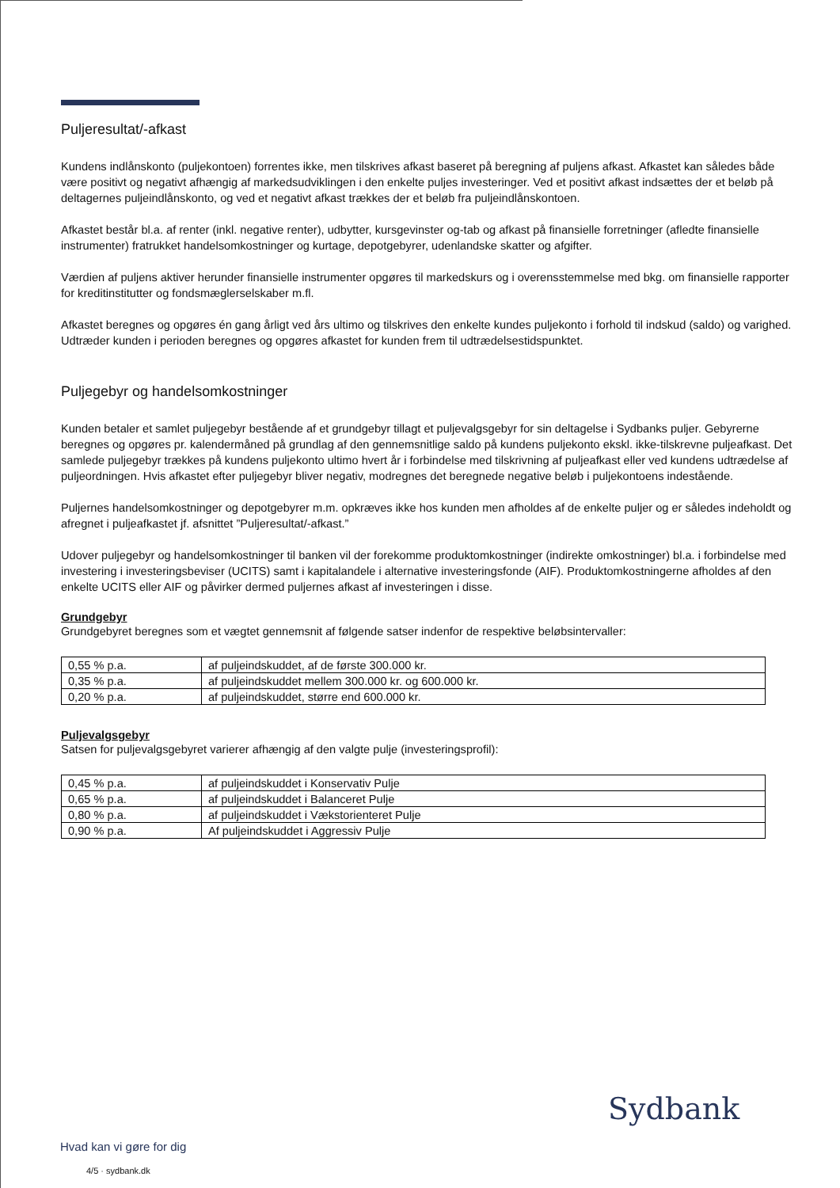Puljeresultat/-afkast
Kundens indlånskonto (puljekontoen) forrentes ikke, men tilskrives afkast baseret på beregning af puljens afkast. Afkastet kan således både være positivt og negativt afhængig af markedsudviklingen i den enkelte puljes investeringer. Ved et positivt afkast indsættes der et beløb på deltagernes puljeindlånskonto, og ved et negativt afkast trækkes der et beløb fra puljeindlånskontoen.
Afkastet består bl.a. af renter (inkl. negative renter), udbytter, kursgevinster og-tab og afkast på finansielle forretninger (afledte finansielle instrumenter) fratrukket handelsomkostninger og kurtage, depotgebyrer, udenlandske skatter og afgifter.
Værdien af puljens aktiver herunder finansielle instrumenter opgøres til markedskurs og i overensstemmelse med bkg. om finansielle rapporter for kreditinstitutter og fondsmæglerselskaber m.fl.
Afkastet beregnes og opgøres én gang årligt ved års ultimo og tilskrives den enkelte kundes puljekonto i forhold til indskud (saldo) og varighed. Udtræder kunden i perioden beregnes og opgøres afkastet for kunden frem til udtrædelsestidspunktet.
Puljegebyr og handelsomkostninger
Kunden betaler et samlet puljegebyr bestående af et grundgebyr tillagt et puljevalgsgebyr for sin deltagelse i Sydbanks puljer. Gebyrerne beregnes og opgøres pr. kalendermåned på grundlag af den gennemsnitlige saldo på kundens puljekonto ekskl. ikke-tilskrevne puljeafkast. Det samlede puljegebyr trækkes på kundens puljekonto ultimo hvert år i forbindelse med tilskrivning af puljeafkast eller ved kundens udtrædelse af puljeordningen. Hvis afkastet efter puljegebyr bliver negativ, modregnes det beregnede negative beløb i puljekontoens indestående.
Puljernes handelsomkostninger og depotgebyrer m.m. opkræves ikke hos kunden men afholdes af de enkelte puljer og er således indeholdt og afregnet i puljeafkastet jf. afsnittet ”Puljeresultat/-afkast.”
Udover puljegebyr og handelsomkostninger til banken vil der forekomme produktomkostninger (indirekte omkostninger) bl.a. i forbindelse med investering i investeringsbeviser (UCITS) samt i kapitalandele i alternative investeringsfonde (AIF). Produktomkostningerne afholdes af den enkelte UCITS eller AIF og påvirker dermed puljernes afkast af investeringen i disse.
Grundgebyr
Grundgebyret beregnes som et vægtet gennemsnit af følgende satser indenfor de respektive beløbsintervaller:
| 0,55 % p.a. | af puljeindskuddet, af de første 300.000 kr. |
| 0,35 % p.a. | af puljeindskuddet mellem 300.000 kr. og 600.000 kr. |
| 0,20 % p.a. | af puljeindskuddet, større end 600.000 kr. |
Puljevalgsgebyr
Satsen for puljevalgsgebyret varierer afhængig af den valgte pulje (investeringsprofil):
| 0,45 % p.a. | af puljeindskuddet i Konservativ Pulje |
| 0,65 % p.a. | af puljeindskuddet i Balanceret Pulje |
| 0,80 % p.a. | af puljeindskuddet i Vækstorienteret Pulje |
| 0,90 % p.a. | Af puljeindskuddet i Aggressiv Pulje |
Sydbank
Hvad kan vi gøre for dig
4/5 · sydbank.dk